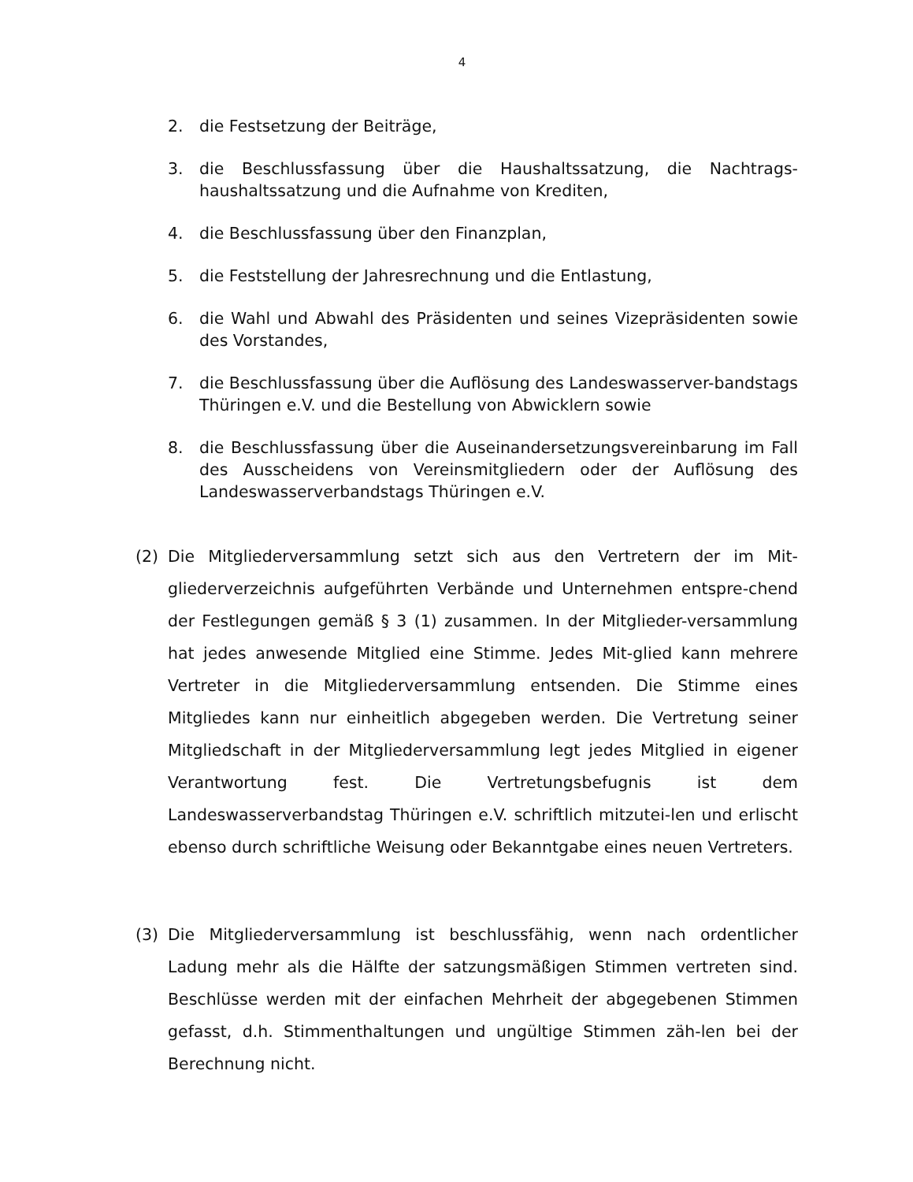4
2. die Festsetzung der Beiträge,
3. die Beschlussfassung über die Haushaltssatzung, die Nachtrags-haushaltssatzung und die Aufnahme von Krediten,
4. die Beschlussfassung über den Finanzplan,
5. die Feststellung der Jahresrechnung und die Entlastung,
6. die Wahl und Abwahl des Präsidenten und seines Vizepräsidenten sowie des Vorstandes,
7. die Beschlussfassung über die Auflösung des Landeswasserver-bandstags Thüringen e.V. und die Bestellung von Abwicklern sowie
8. die Beschlussfassung über die Auseinandersetzungsvereinbarung im Fall des Ausscheidens von Vereinsmitgliedern oder der Auflösung des Landeswasserverbandstags Thüringen e.V.
(2) Die Mitgliederversammlung setzt sich aus den Vertretern der im Mit-gliederverzeichnis aufgeführten Verbände und Unternehmen entspre-chend der Festlegungen gemäß § 3 (1) zusammen. In der Mitglieder-versammlung hat jedes anwesende Mitglied eine Stimme. Jedes Mit-glied kann mehrere Vertreter in die Mitgliederversammlung entsenden. Die Stimme eines Mitgliedes kann nur einheitlich abgegeben werden. Die Vertretung seiner Mitgliedschaft in der Mitgliederversammlung legt jedes Mitglied in eigener Verantwortung fest. Die Vertretungsbefugnis ist dem Landeswasserverbandstag Thüringen e.V. schriftlich mitzutei-len und erlischt ebenso durch schriftliche Weisung oder Bekanntgabe eines neuen Vertreters.
(3) Die Mitgliederversammlung ist beschlussfähig, wenn nach ordentlicher Ladung mehr als die Hälfte der satzungsmäßigen Stimmen vertreten sind. Beschlüsse werden mit der einfachen Mehrheit der abgegebenen Stimmen gefasst, d.h. Stimmenthaltungen und ungültige Stimmen zäh-len bei der Berechnung nicht.